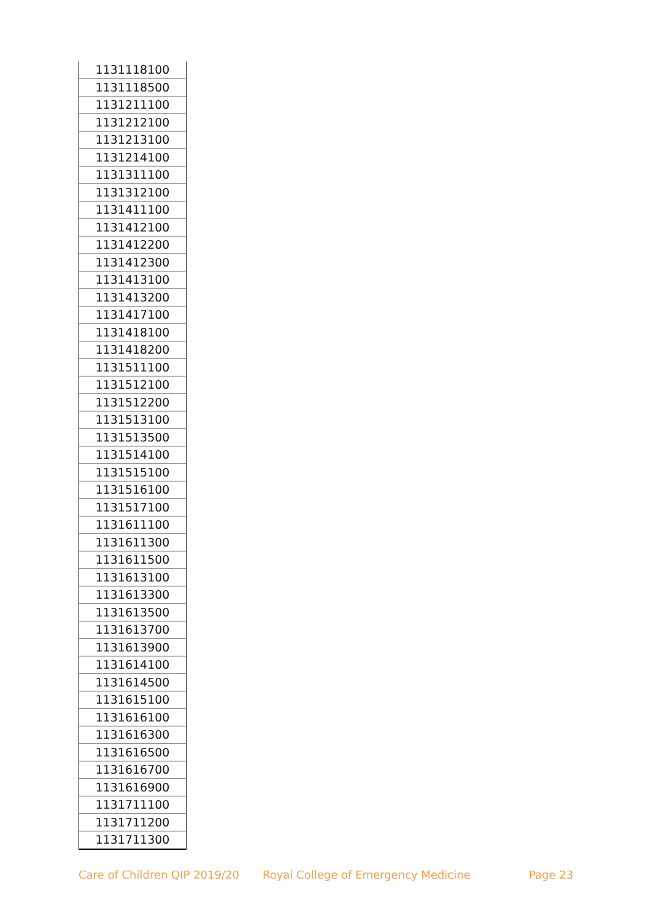| 1131118100 |
| 1131118500 |
| 1131211100 |
| 1131212100 |
| 1131213100 |
| 1131214100 |
| 1131311100 |
| 1131312100 |
| 1131411100 |
| 1131412100 |
| 1131412200 |
| 1131412300 |
| 1131413100 |
| 1131413200 |
| 1131417100 |
| 1131418100 |
| 1131418200 |
| 1131511100 |
| 1131512100 |
| 1131512200 |
| 1131513100 |
| 1131513500 |
| 1131514100 |
| 1131515100 |
| 1131516100 |
| 1131517100 |
| 1131611100 |
| 1131611300 |
| 1131611500 |
| 1131613100 |
| 1131613300 |
| 1131613500 |
| 1131613700 |
| 1131613900 |
| 1131614100 |
| 1131614500 |
| 1131615100 |
| 1131616100 |
| 1131616300 |
| 1131616500 |
| 1131616700 |
| 1131616900 |
| 1131711100 |
| 1131711200 |
| 1131711300 |
Care of Children QIP 2019/20 Royal College of Emergency Medicine Page 23